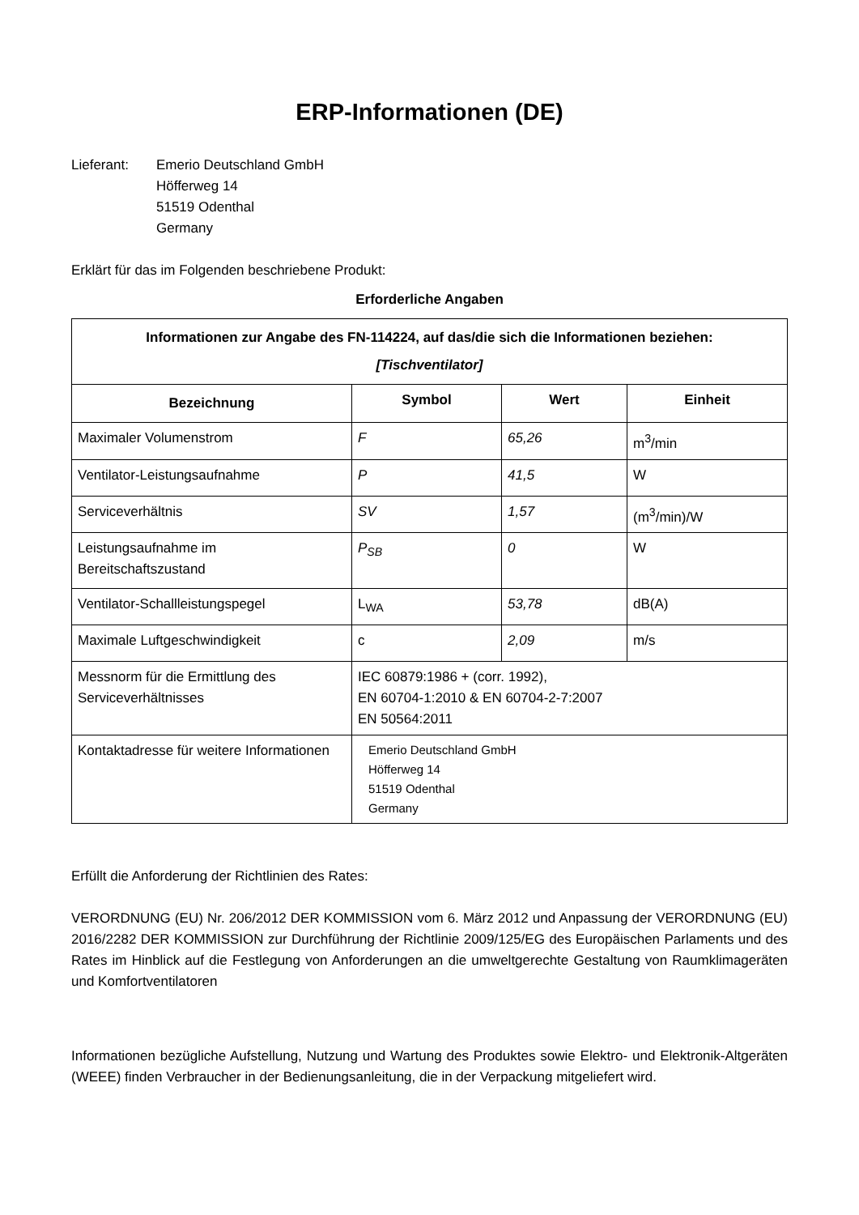ERP-Informationen (DE)
Lieferant: Emerio Deutschland GmbH
Höfferweg 14
51519 Odenthal
Germany
Erklärt für das im Folgenden beschriebene Produkt:
Erforderliche Angaben
| Informationen zur Angabe des FN-114224, auf das/die sich die Informationen beziehen: [Tischventilator] | | | |
| --- | --- | --- | --- |
| Bezeichnung | Symbol | Wert | Einheit |
| Maximaler Volumenstrom | F | 65,26 | m<sup>3</sup>/min |
| Ventilator-Leistungsaufnahme | P | 41,5 | W |
| Serviceverhältnis | SV | 1,57 | (m<sup>3</sup>/min)/W |
| Leistungsaufnahme im Bereitschaftszustand | P<sub>SB</sub> | 0 | W |
| Ventilator-Schallleistungspegel | L<sub>WA</sub> | 53,78 | dB(A) |
| Maximale Luftgeschwindigkeit | c | 2,09 | m/s |
| Messnorm für die Ermittlung des Serviceverhältnisses | IEC 60879:1986 + (corr. 1992), EN 60704-1:2010 & EN 60704-2-7:2007 EN 50564:2011 | | |
| Kontaktadresse für weitere Informationen | Emerio Deutschland GmbH Höfferweg 14 51519 Odenthal Germany | | |
Erfüllt die Anforderung der Richtlinien des Rates:
VERORDNUNG (EU) Nr. 206/2012 DER KOMMISSION vom 6. März 2012 und Anpassung der VERORDNUNG (EU) 2016/2282 DER KOMMISSION zur Durchführung der Richtlinie 2009/125/EG des Europäischen Parlaments und des Rates im Hinblick auf die Festlegung von Anforderungen an die umweltgerechte Gestaltung von Raumklimageräten und Komfortventilatoren
Informationen bezügliche Aufstellung, Nutzung und Wartung des Produktes sowie Elektro- und Elektronik-Altgeräten (WEEE) finden Verbraucher in der Bedienungsanleitung, die in der Verpackung mitgeliefert wird.